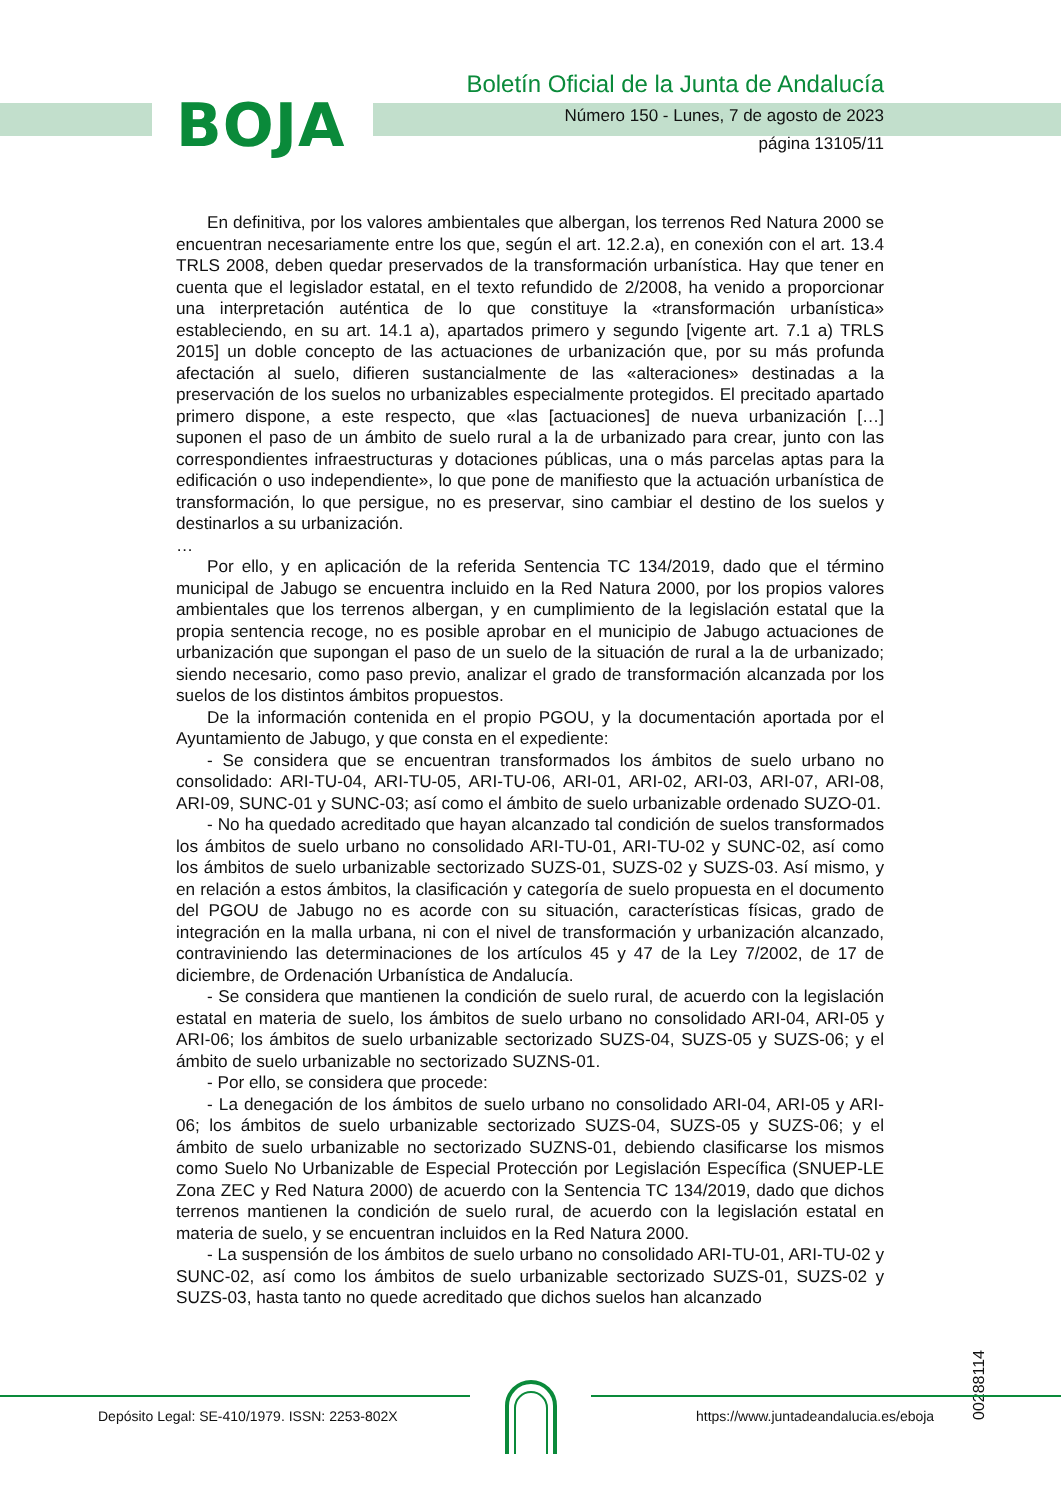BOJA
Boletín Oficial de la Junta de Andalucía
Número 150 - Lunes, 7 de agosto de 2023
página 13105/11
En definitiva, por los valores ambientales que albergan, los terrenos Red Natura 2000 se encuentran necesariamente entre los que, según el art. 12.2.a), en conexión con el art. 13.4 TRLS 2008, deben quedar preservados de la transformación urbanística. Hay que tener en cuenta que el legislador estatal, en el texto refundido de 2/2008, ha venido a proporcionar una interpretación auténtica de lo que constituye la «transformación urbanística» estableciendo, en su art. 14.1 a), apartados primero y segundo [vigente art. 7.1 a) TRLS 2015] un doble concepto de las actuaciones de urbanización que, por su más profunda afectación al suelo, difieren sustancialmente de las «alteraciones» destinadas a la preservación de los suelos no urbanizables especialmente protegidos. El precitado apartado primero dispone, a este respecto, que «las [actuaciones] de nueva urbanización […] suponen el paso de un ámbito de suelo rural a la de urbanizado para crear, junto con las correspondientes infraestructuras y dotaciones públicas, una o más parcelas aptas para la edificación o uso independiente», lo que pone de manifiesto que la actuación urbanística de transformación, lo que persigue, no es preservar, sino cambiar el destino de los suelos y destinarlos a su urbanización.
…
Por ello, y en aplicación de la referida Sentencia TC 134/2019, dado que el término municipal de Jabugo se encuentra incluido en la Red Natura 2000, por los propios valores ambientales que los terrenos albergan, y en cumplimiento de la legislación estatal que la propia sentencia recoge, no es posible aprobar en el municipio de Jabugo actuaciones de urbanización que supongan el paso de un suelo de la situación de rural a la de urbanizado; siendo necesario, como paso previo, analizar el grado de transformación alcanzada por los suelos de los distintos ámbitos propuestos.
De la información contenida en el propio PGOU, y la documentación aportada por el Ayuntamiento de Jabugo, y que consta en el expediente:
- Se considera que se encuentran transformados los ámbitos de suelo urbano no consolidado: ARI-TU-04, ARI-TU-05, ARI-TU-06, ARI-01, ARI-02, ARI-03, ARI-07, ARI-08, ARI-09, SUNC-01 y SUNC-03; así como el ámbito de suelo urbanizable ordenado SUZO-01.
- No ha quedado acreditado que hayan alcanzado tal condición de suelos transformados los ámbitos de suelo urbano no consolidado ARI-TU-01, ARI-TU-02 y SUNC-02, así como los ámbitos de suelo urbanizable sectorizado SUZS-01, SUZS-02 y SUZS-03. Así mismo, y en relación a estos ámbitos, la clasificación y categoría de suelo propuesta en el documento del PGOU de Jabugo no es acorde con su situación, características físicas, grado de integración en la malla urbana, ni con el nivel de transformación y urbanización alcanzado, contraviniendo las determinaciones de los artículos 45 y 47 de la Ley 7/2002, de 17 de diciembre, de Ordenación Urbanística de Andalucía.
- Se considera que mantienen la condición de suelo rural, de acuerdo con la legislación estatal en materia de suelo, los ámbitos de suelo urbano no consolidado ARI-04, ARI-05 y ARI-06; los ámbitos de suelo urbanizable sectorizado SUZS-04, SUZS-05 y SUZS-06; y el ámbito de suelo urbanizable no sectorizado SUZNS-01.
- Por ello, se considera que procede:
- La denegación de los ámbitos de suelo urbano no consolidado ARI-04, ARI-05 y ARI-06; los ámbitos de suelo urbanizable sectorizado SUZS-04, SUZS-05 y SUZS-06; y el ámbito de suelo urbanizable no sectorizado SUZNS-01, debiendo clasificarse los mismos como Suelo No Urbanizable de Especial Protección por Legislación Específica (SNUEP-LE Zona ZEC y Red Natura 2000) de acuerdo con la Sentencia TC 134/2019, dado que dichos terrenos mantienen la condición de suelo rural, de acuerdo con la legislación estatal en materia de suelo, y se encuentran incluidos en la Red Natura 2000.
- La suspensión de los ámbitos de suelo urbano no consolidado ARI-TU-01, ARI-TU-02 y SUNC-02, así como los ámbitos de suelo urbanizable sectorizado SUZS-01, SUZS-02 y SUZS-03, hasta tanto no quede acreditado que dichos suelos han alcanzado
00288114
Depósito Legal: SE-410/1979. ISSN: 2253-802X
https://www.juntadeandalucia.es/eboja